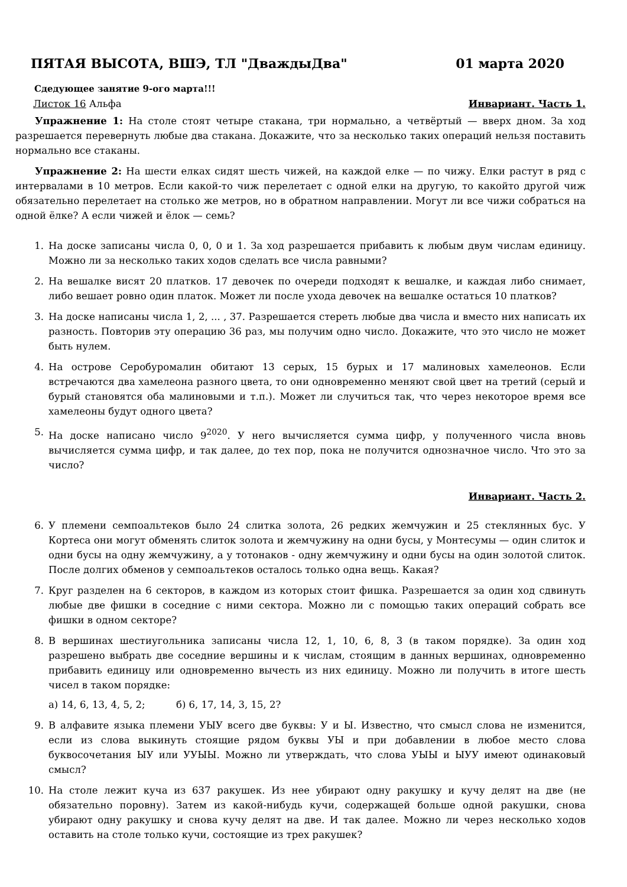ПЯТАЯ ВЫСОТА, ВШЭ, ТЛ "ДваждыДва" 01 марта 2020
Сдедующее занятие 9-ого марта!!!
Листок 16 Альфа Инвариант. Часть 1.
Упражнение 1: На столе стоят четыре стакана, три нормально, а четвёртый — вверх дном. За ход разрешается перевернуть любые два стакана. Докажите, что за несколько таких операций нельзя поставить нормально все стаканы.
Упражнение 2: На шести елках сидят шесть чижей, на каждой елке — по чижу. Елки растут в ряд с интервалами в 10 метров. Если какой-то чиж перелетает с одной елки на другую, то какойто другой чиж обязательно перелетает на столько же метров, но в обратном направлении. Могут ли все чижи собраться на одной ёлке? А если чижей и ёлок — семь?
1. На доске записаны числа 0, 0, 0 и 1. За ход разрешается прибавить к любым двум числам единицу. Можно ли за несколько таких ходов сделать все числа равными?
2. На вешалке висят 20 платков. 17 девочек по очереди подходят к вешалке, и каждая либо снимает, либо вешает ровно один платок. Может ли после ухода девочек на вешалке остаться 10 платков?
3. На доске написаны числа 1, 2, ... , 37. Разрешается стереть любые два числа и вместо них написать их разность. Повторив эту операцию 36 раз, мы получим одно число. Докажите, что это число не может быть нулем.
4. На острове Серобуромалин обитают 13 серых, 15 бурых и 17 малиновых хамелеонов. Если встречаются два хамелеона разного цвета, то они одновременно меняют свой цвет на третий (серый и бурый становятся оба малиновыми и т.п.). Может ли случиться так, что через некоторое время все хамелеоны будут одного цвета?
5. На доске написано число 9<sup>2020</sup>. У него вычисляется сумма цифр, у полученного числа вновь вычисляется сумма цифр, и так далее, до тех пор, пока не получится однозначное число. Что это за число?
Инвариант. Часть 2.
6. У племени семпоальтеков было 24 слитка золота, 26 редких жемчужин и 25 стеклянных бус. У Кортеса они могут обменять слиток золота и жемчужину на одни бусы, у Монтесумы — один слиток и одни бусы на одну жемчужину, а у тотонаков - одну жемчужину и одни бусы на один золотой слиток. После долгих обменов у семпоальтеков осталось только одна вещь. Какая?
7. Круг разделен на 6 секторов, в каждом из которых стоит фишка. Разрешается за один ход сдвинуть любые две фишки в соседние с ними сектора. Можно ли с помощью таких операций собрать все фишки в одном секторе?
8. В вершинах шестиугольника записаны числа 12, 1, 10, 6, 8, 3 (в таком порядке). За один ход разрешено выбрать две соседние вершины и к числам, стоящим в данных вершинах, одновременно прибавить единицу или одновременно вычесть из них единицу. Можно ли получить в итоге шесть чисел в таком порядке:
а) 14, 6, 13, 4, 5, 2; б) 6, 17, 14, 3, 15, 2?
9. В алфавите языка племени УЫУ всего две буквы: У и Ы. Известно, что смысл слова не изменится, если из слова выкинуть стоящие рядом буквы УЫ и при добавлении в любое место слова буквосочетания ЫУ или УУЫЫ. Можно ли утверждать, что слова УЫЫ и ЫУУ имеют одинаковый смысл?
10. На столе лежит куча из 637 ракушек. Из нее убирают одну ракушку и кучу делят на две (не обязательно поровну). Затем из какой-нибудь кучи, содержащей больше одной ракушки, снова убирают одну ракушку и снова кучу делят на две. И так далее. Можно ли через несколько ходов оставить на столе только кучи, состоящие из трех ракушек?